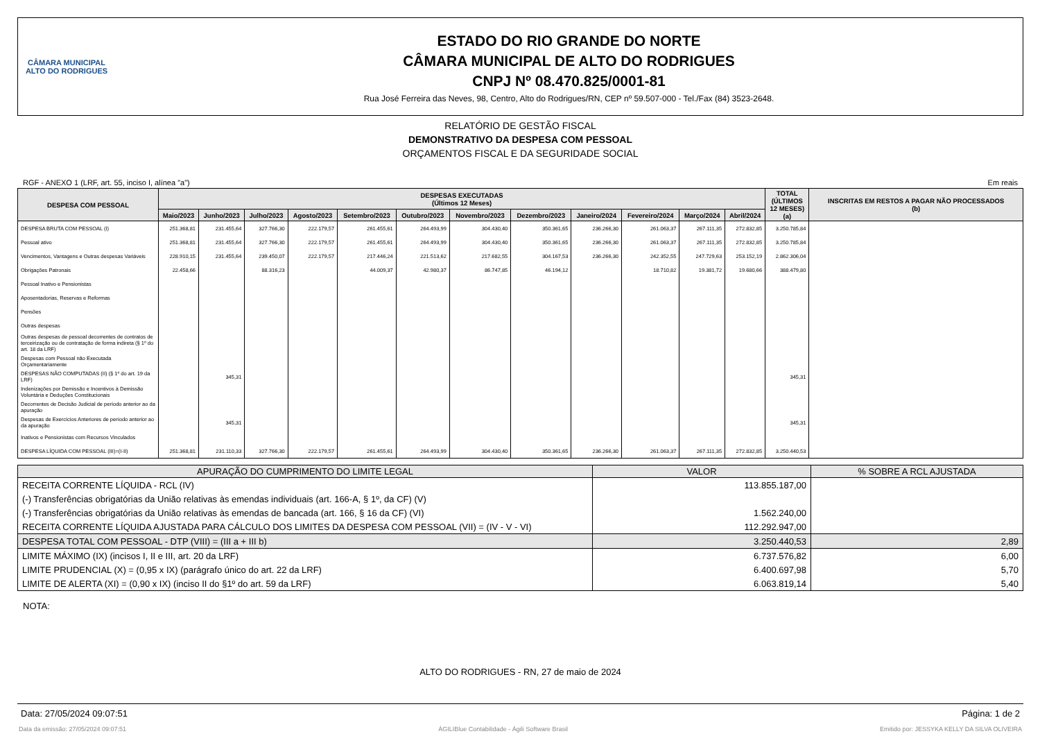CÂMARA MUNICIPAL
ALTO DO RODRIGUES
ESTADO DO RIO GRANDE DO NORTE
CÂMARA MUNICIPAL DE ALTO DO RODRIGUES
CNPJ Nº 08.470.825/0001-81
Rua José Ferreira das Neves, 98, Centro, Alto do Rodrigues/RN, CEP nº 59.507-000 - Tel./Fax (84) 3523-2648.
RELATÓRIO DE GESTÃO FISCAL
DEMONSTRATIVO DA DESPESA COM PESSOAL
ORÇAMENTOS FISCAL E DA SEGURIDADE SOCIAL
RGF - ANEXO 1 (LRF, art. 55, inciso I, alínea "a") Em reais
| DESPESA COM PESSOAL | DESPESAS EXECUTADAS (Últimos 12 Meses) | | | | | | | | | | | | TOTAL (ÚLTIMOS 12 MESES) (a) | INSCRITAS EM RESTOS A PAGAR NÃO PROCESSADOS (b) |
| --- | --- | --- | --- | --- | --- | --- | --- | --- | --- | --- | --- | --- | --- | --- |
| | Maio/2023 | Junho/2023 | Julho/2023 | Agosto/2023 | Setembro/2023 | Outubro/2023 | Novembro/2023 | Dezembro/2023 | Janeiro/2024 | Fevereiro/2024 | Março/2024 | Abril/2024 | | |
| DESPESA BRUTA COM PESSOAL (I) | 251.368,81 | 231.455,64 | 327.766,30 | 222.179,57 | 261.455,61 | 264.493,99 | 304.430,40 | 350.361,65 | 236.266,30 | 261.063,37 | 267.111,35 | 272.832,85 | 3.250.785,84 | |
| Pessoal ativo | 251.368,81 | 231.455,64 | 327.766,30 | 222.179,57 | 261.455,61 | 264.493,99 | 304.430,40 | 350.361,65 | 236.266,30 | 261.063,37 | 267.111,35 | 272.832,85 | 3.250.785,84 | |
| Vencimentos, Vantagens e Outras despesas Variáveis | 228.910,15 | 231.455,64 | 239.450,07 | 222.179,57 | 217.446,24 | 221.513,62 | 217.682,55 | 304.167,53 | 236.266,30 | 242.352,55 | 247.729,63 | 253.152,19 | 2.862.306,04 | |
| Obrigações Patronais | 22.458,66 | | 88.316,23 | | 44.009,37 | 42.980,37 | 86.747,85 | 46.194,12 | | 18.710,82 | 19.381,72 | 19.680,66 | 388.479,80 | |
| Pessoal Inativo e Pensionistas | | | | | | | | | | | | | | |
| Aposentadorias, Reservas e Reformas | | | | | | | | | | | | | | |
| Pensões | | | | | | | | | | | | | | |
| Outras despesas | | | | | | | | | | | | | | |
| Outras despesas de pessoal decorrentes de contratos de terceirização ou de contratação de forma indireta (§ 1º do art. 18 da LRF) | | | | | | | | | | | | | | |
| Despesas com Pessoal não Executada Orçamentariamente | | | | | | | | | | | | | | |
| DESPESAS NÃO COMPUTADAS (II) (§ 1º do art. 19 da LRF) | | 345,31 | | | | | | | | | | | 345,31 | |
| Indenizações por Demissão e Incentivos à Demissão Voluntária e Deduções Constitucionais | | | | | | | | | | | | | | |
| Decorrentes de Decisão Judicial de período anterior ao da apuração | | | | | | | | | | | | | | |
| Despesas de Exercícios Anteriores de período anterior ao da apuração | | 345,31 | | | | | | | | | | | 345,31 | |
| Inativos e Pensionistas com Recursos Vinculados | | | | | | | | | | | | | | |
| DESPESA LÍQUIDA COM PESSOAL (III)=(I-II) | 251.368,81 | 231.110,33 | 327.766,30 | 222.179,57 | 261.455,61 | 264.493,99 | 304.430,40 | 350.361,65 | 236.266,30 | 261.063,37 | 267.111,35 | 272.832,85 | 3.250.440,53 | |
| APURAÇÃO DO CUMPRIMENTO DO LIMITE LEGAL | VALOR | % SOBRE A RCL AJUSTADA |
| --- | --- | --- |
| RECEITA CORRENTE LÍQUIDA - RCL (IV) | 113.855.187,00 | |
| (-) Transferências obrigatórias da União relativas às emendas individuais (art. 166-A, § 1º, da CF) (V) | | |
| (-) Transferências obrigatórias da União relativas às emendas de bancada (art. 166, § 16 da CF) (VI) | 1.562.240,00 | |
| RECEITA CORRENTE LÍQUIDA AJUSTADA PARA CÁLCULO DOS LIMITES DA DESPESA COM PESSOAL (VII) = (IV - V - VI) | 112.292.947,00 | |
| DESPESA TOTAL COM PESSOAL - DTP (VIII) = (III a + III b) | 3.250.440,53 | 2,89 |
| LIMITE MÁXIMO (IX) (incisos I, II e III, art. 20 da LRF) | 6.737.576,82 | 6,00 |
| LIMITE PRUDENCIAL (X) = (0,95 x IX) (parágrafo único do art. 22 da LRF) | 6.400.697,98 | 5,70 |
| LIMITE DE ALERTA (XI) = (0,90 x IX) (inciso II do §1º do art. 59 da LRF) | 6.063.819,14 | 5,40 |
NOTA:
ALTO DO RODRIGUES - RN, 27 de maio de 2024
Data: 27/05/2024 09:07:51 Página: 1 de 2
Data da emissão: 27/05/2024 09:07:51 ÁGILIBlue Contabilidade - Ágili Software Brasil Emitido por: JESSYKA KELLY DA SILVA OLIVEIRA